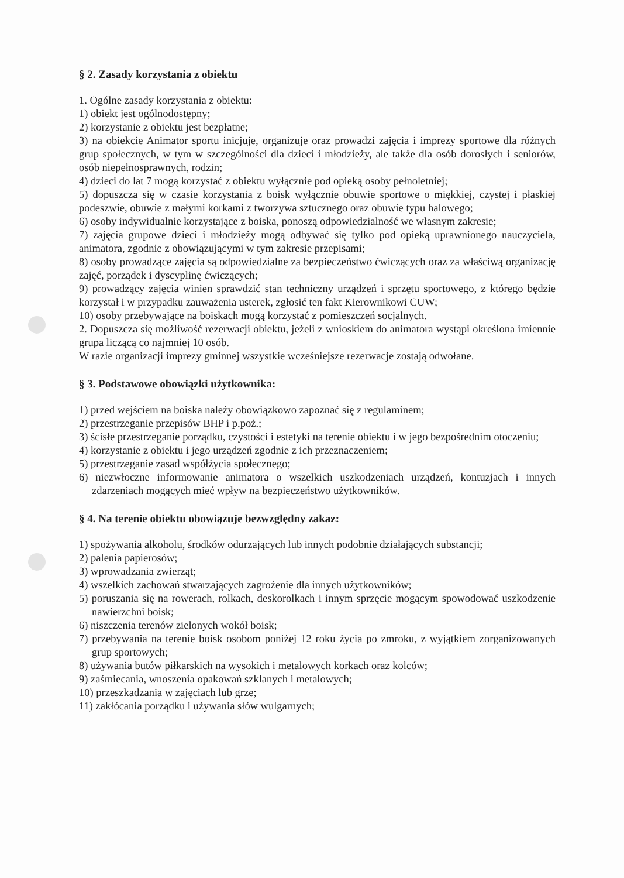§ 2. Zasady korzystania z obiektu
1. Ogólne zasady korzystania z obiektu:
1) obiekt jest ogólnodostępny;
2) korzystanie z obiektu jest bezpłatne;
3) na obiekcie Animator sportu inicjuje, organizuje oraz prowadzi zajęcia i imprezy sportowe dla różnych grup społecznych, w tym w szczególności dla dzieci i młodzieży, ale także dla osób dorosłych i seniorów, osób niepełnosprawnych, rodzin;
4) dzieci do lat 7 mogą korzystać z obiektu wyłącznie pod opieką osoby pełnoletniej;
5) dopuszcza się w czasie korzystania z boisk wyłącznie obuwie sportowe o miękkiej, czystej i płaskiej podeszwie, obuwie z małymi korkami z tworzywa sztucznego oraz obuwie typu halowego;
6) osoby indywidualnie korzystające z boiska, ponoszą odpowiedzialność we własnym zakresie;
7) zajęcia grupowe dzieci i młodzieży mogą odbywać się tylko pod opieką uprawnionego nauczyciela, animatora, zgodnie z obowiązującymi w tym zakresie przepisami;
8) osoby prowadzące zajęcia są odpowiedzialne za bezpieczeństwo ćwiczących oraz za właściwą organizację zajęć, porządek i dyscyplinę ćwiczących;
9) prowadzący zajęcia winien sprawdzić stan techniczny urządzeń i sprzętu sportowego, z którego będzie korzystał i w przypadku zauważenia usterek, zgłosić ten fakt Kierownikowi CUW;
10) osoby przebywające na boiskach mogą korzystać z pomieszczeń socjalnych.
2. Dopuszcza się możliwość rezerwacji obiektu, jeżeli z wnioskiem do animatora wystąpi określona imiennie grupa liczącą co najmniej 10 osób.
W razie organizacji imprezy gminnej wszystkie wcześniejsze rezerwacje zostają odwołane.
§ 3. Podstawowe obowiązki użytkownika:
1) przed wejściem na boiska należy obowiązkowo zapoznać się z regulaminem;
2) przestrzeganie przepisów BHP i p.poż.;
3) ścisłe przestrzeganie porządku, czystości i estetyki na terenie obiektu i w jego bezpośrednim otoczeniu;
4) korzystanie z obiektu i jego urządzeń zgodnie z ich przeznaczeniem;
5) przestrzeganie zasad współżycia społecznego;
6) niezwłoczne informowanie animatora o wszelkich uszkodzeniach urządzeń, kontuzjach i innych zdarzeniach mogących mieć wpływ na bezpieczeństwo użytkowników.
§ 4. Na terenie obiektu obowiązuje bezwzględny zakaz:
1) spożywania alkoholu, środków odurzających lub innych podobnie działających substancji;
2) palenia papierosów;
3) wprowadzania zwierząt;
4) wszelkich zachowań stwarzających zagrożenie dla innych użytkowników;
5) poruszania się na rowerach, rolkach, deskorolkach i innym sprzęcie mogącym spowodować uszkodzenie nawierzchni boisk;
6) niszczenia terenów zielonych wokół boisk;
7) przebywania na terenie boisk osobom poniżej 12 roku życia po zmroku, z wyjątkiem zorganizowanych grup sportowych;
8) używania butów piłkarskich na wysokich i metalowych korkach oraz kolców;
9) zaśmiecania, wnoszenia opakowań szklanych i metalowych;
10) przeszkadzania w zajęciach lub grze;
11) zakłócania porządku i używania słów wulgarnych;